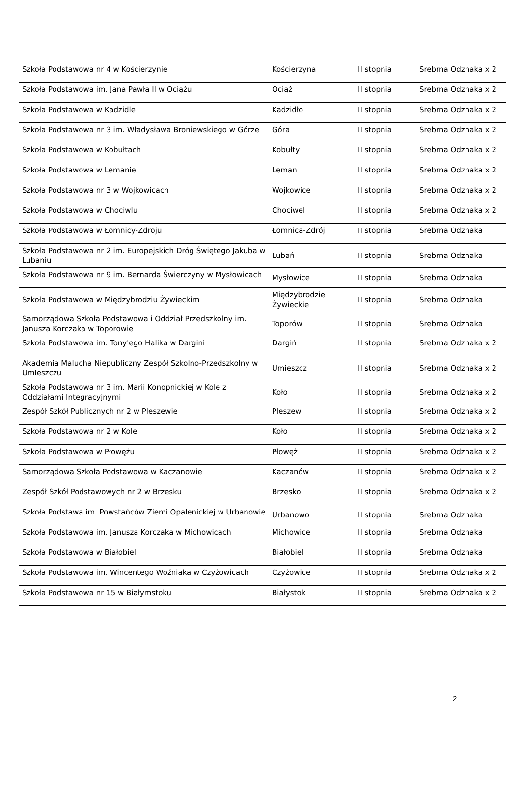| Szkoła Podstawowa nr 4 w Kościerzynie | Kościerzyna | II stopnia | Srebrna Odznaka x 2 |
| Szkoła Podstawowa im. Jana Pawła II w Ociążu | Ociąż | II stopnia | Srebrna Odznaka x 2 |
| Szkoła Podstawowa w Kadzidle | Kadzidło | II stopnia | Srebrna Odznaka x 2 |
| Szkoła Podstawowa nr 3 im. Władysława Broniewskiego w Górze | Góra | II stopnia | Srebrna Odznaka x 2 |
| Szkoła Podstawowa w Kobułtach | Kobułty | II stopnia | Srebrna Odznaka x 2 |
| Szkoła Podstawowa w Lemanie | Leman | II stopnia | Srebrna Odznaka x 2 |
| Szkoła Podstawowa nr 3 w Wojkowicach | Wojkowice | II stopnia | Srebrna Odznaka x 2 |
| Szkoła Podstawowa w Chociwlu | Chociwel | II stopnia | Srebrna Odznaka x 2 |
| Szkoła Podstawowa w Łomnicy-Zdroju | Łomnica-Zdrój | II stopnia | Srebrna Odznaka |
| Szkoła Podstawowa nr 2 im. Europejskich Dróg Świętego Jakuba w Lubaniu | Lubań | II stopnia | Srebrna Odznaka |
| Szkoła Podstawowa nr 9 im. Bernarda Świerczyny w Mysłowicach | Mysłowice | II stopnia | Srebrna Odznaka |
| Szkoła Podstawowa w Międzybrodziu Żywieckim | Międzybrodzie Żywieckie | II stopnia | Srebrna Odznaka |
| Samorządowa Szkoła Podstawowa i Oddział Przedszkolny im. Janusza Korczaka w Toporowie | Toporów | II stopnia | Srebrna Odznaka |
| Szkoła Podstawowa im. Tony'ego Halika w Dargini | Dargiń | II stopnia | Srebrna Odznaka x 2 |
| Akademia Malucha Niepubliczny Zespół Szkolno-Przedszkolny w Umieszczu | Umieszcz | II stopnia | Srebrna Odznaka x 2 |
| Szkoła Podstawowa nr 3 im. Marii Konopnickiej w Kole z Oddziałami Integracyjnymi | Koło | II stopnia | Srebrna Odznaka x 2 |
| Zespół Szkół Publicznych nr 2 w Pleszewie | Pleszew | II stopnia | Srebrna Odznaka x 2 |
| Szkoła Podstawowa nr 2 w Kole | Koło | II stopnia | Srebrna Odznaka x 2 |
| Szkoła Podstawowa w Płowężu | Płowęż | II stopnia | Srebrna Odznaka x 2 |
| Samorządowa Szkoła Podstawowa w Kaczanowie | Kaczanów | II stopnia | Srebrna Odznaka x 2 |
| Zespół Szkół Podstawowych nr 2 w Brzesku | Brzesko | II stopnia | Srebrna Odznaka x 2 |
| Szkoła Podstawa im. Powstańców Ziemi Opalenickiej w Urbanowie | Urbanowo | II stopnia | Srebrna Odznaka |
| Szkoła Podstawowa im. Janusza Korczaka w Michowicach | Michowice | II stopnia | Srebrna Odznaka |
| Szkoła Podstawowa w Białobieli | Białobiel | II stopnia | Srebrna Odznaka |
| Szkoła Podstawowa im. Wincentego Woźniaka w Czyżowicach | Czyżowice | II stopnia | Srebrna Odznaka x 2 |
| Szkoła Podstawowa nr 15 w Białymstoku | Białystok | II stopnia | Srebrna Odznaka x 2 |
2